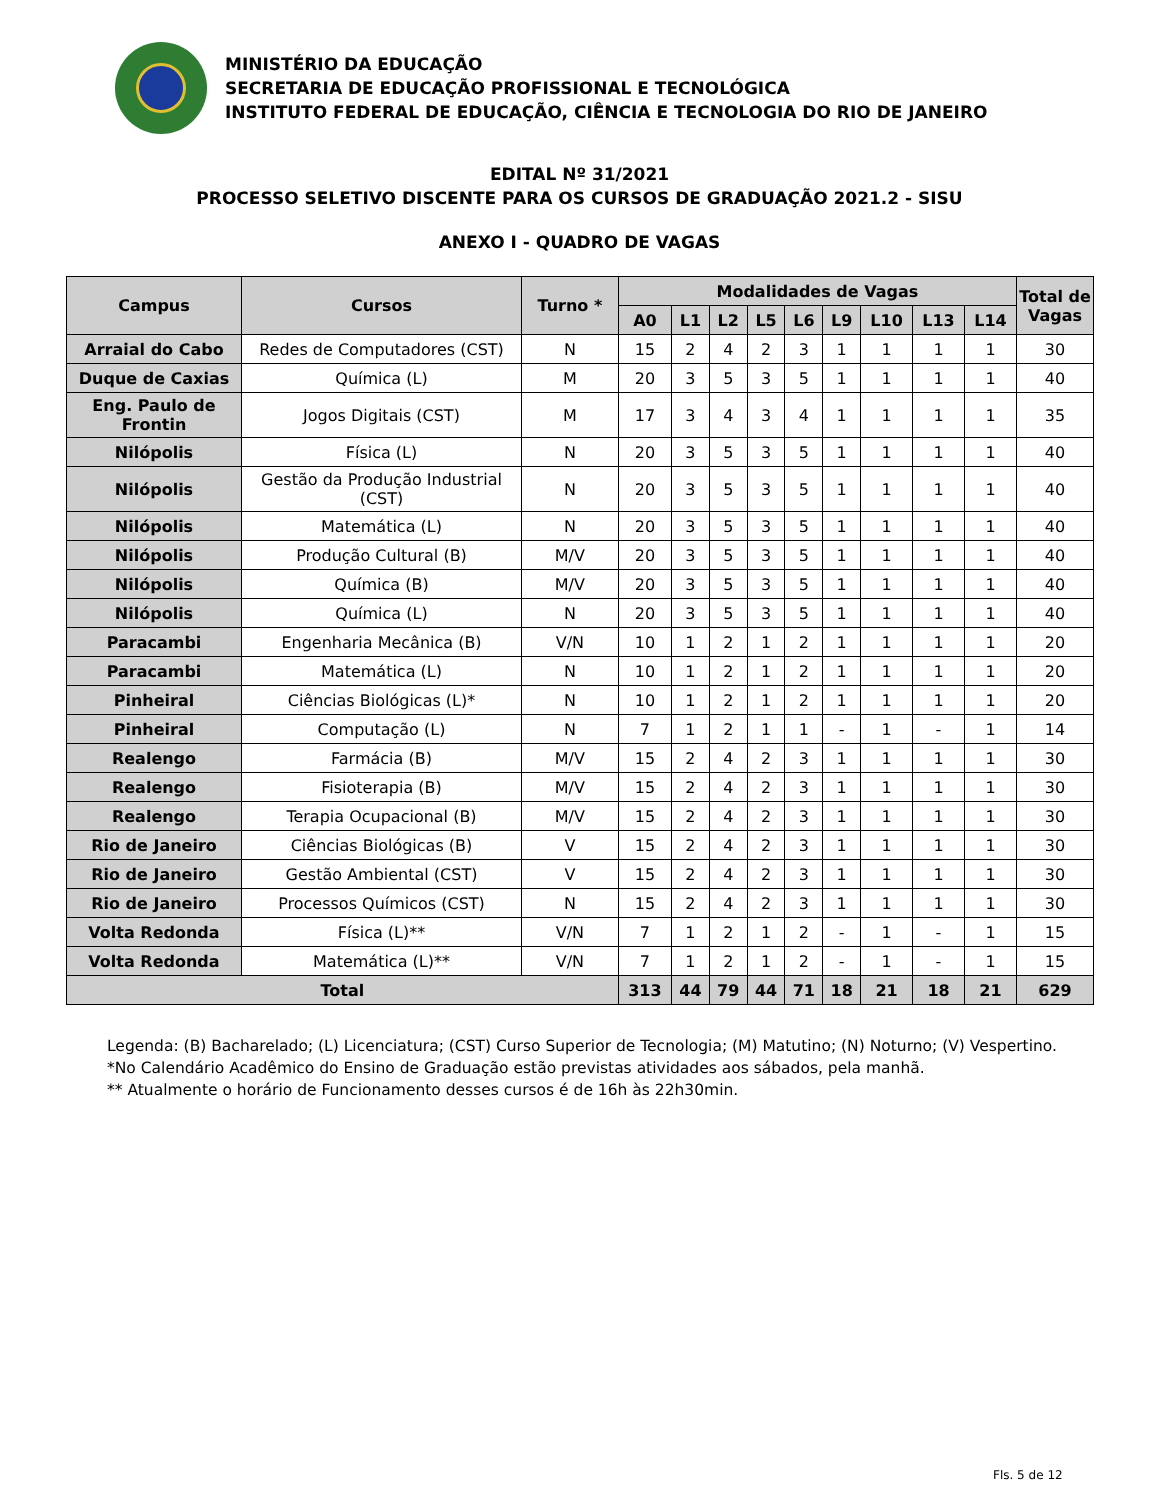MINISTÉRIO DA EDUCAÇÃO
SECRETARIA DE EDUCAÇÃO PROFISSIONAL E TECNOLÓGICA
INSTITUTO FEDERAL DE EDUCAÇÃO, CIÊNCIA E TECNOLOGIA DO RIO DE JANEIRO
EDITAL Nº 31/2021
PROCESSO SELETIVO DISCENTE PARA OS CURSOS DE GRADUAÇÃO 2021.2 - SISU
ANEXO I - QUADRO DE VAGAS
| Campus | Cursos | Turno * | Modalidades de Vagas | | | | | | | | | Total de Vagas |
| --- | --- | --- | --- | --- | --- | --- | --- | --- | --- | --- | --- | --- |
| | | | A0 | L1 | L2 | L5 | L6 | L9 | L10 | L13 | L14 | |
| Arraial do Cabo | Redes de Computadores (CST) | N | 15 | 2 | 4 | 2 | 3 | 1 | 1 | 1 | 1 | 30 |
| Duque de Caxias | Química (L) | M | 20 | 3 | 5 | 3 | 5 | 1 | 1 | 1 | 1 | 40 |
| Eng. Paulo de Frontin | Jogos Digitais (CST) | M | 17 | 3 | 4 | 3 | 4 | 1 | 1 | 1 | 1 | 35 |
| Nilópolis | Física (L) | N | 20 | 3 | 5 | 3 | 5 | 1 | 1 | 1 | 1 | 40 |
| Nilópolis | Gestão da Produção Industrial (CST) | N | 20 | 3 | 5 | 3 | 5 | 1 | 1 | 1 | 1 | 40 |
| Nilópolis | Matemática (L) | N | 20 | 3 | 5 | 3 | 5 | 1 | 1 | 1 | 1 | 40 |
| Nilópolis | Produção Cultural (B) | M/V | 20 | 3 | 5 | 3 | 5 | 1 | 1 | 1 | 1 | 40 |
| Nilópolis | Química (B) | M/V | 20 | 3 | 5 | 3 | 5 | 1 | 1 | 1 | 1 | 40 |
| Nilópolis | Química (L) | N | 20 | 3 | 5 | 3 | 5 | 1 | 1 | 1 | 1 | 40 |
| Paracambi | Engenharia Mecânica (B) | V/N | 10 | 1 | 2 | 1 | 2 | 1 | 1 | 1 | 1 | 20 |
| Paracambi | Matemática (L) | N | 10 | 1 | 2 | 1 | 2 | 1 | 1 | 1 | 1 | 20 |
| Pinheiral | Ciências Biológicas (L)* | N | 10 | 1 | 2 | 1 | 2 | 1 | 1 | 1 | 1 | 20 |
| Pinheiral | Computação (L) | N | 7 | 1 | 2 | 1 | 1 | - | 1 | - | 1 | 14 |
| Realengo | Farmácia (B) | M/V | 15 | 2 | 4 | 2 | 3 | 1 | 1 | 1 | 1 | 30 |
| Realengo | Fisioterapia (B) | M/V | 15 | 2 | 4 | 2 | 3 | 1 | 1 | 1 | 1 | 30 |
| Realengo | Terapia Ocupacional (B) | M/V | 15 | 2 | 4 | 2 | 3 | 1 | 1 | 1 | 1 | 30 |
| Rio de Janeiro | Ciências Biológicas (B) | V | 15 | 2 | 4 | 2 | 3 | 1 | 1 | 1 | 1 | 30 |
| Rio de Janeiro | Gestão Ambiental (CST) | V | 15 | 2 | 4 | 2 | 3 | 1 | 1 | 1 | 1 | 30 |
| Rio de Janeiro | Processos Químicos (CST) | N | 15 | 2 | 4 | 2 | 3 | 1 | 1 | 1 | 1 | 30 |
| Volta Redonda | Física (L)** | V/N | 7 | 1 | 2 | 1 | 2 | - | 1 | - | 1 | 15 |
| Volta Redonda | Matemática (L)** | V/N | 7 | 1 | 2 | 1 | 2 | - | 1 | - | 1 | 15 |
| Total | | | 313 | 44 | 79 | 44 | 71 | 18 | 21 | 18 | 21 | 629 |
Legenda: (B) Bacharelado; (L) Licenciatura; (CST) Curso Superior de Tecnologia; (M) Matutino; (N) Noturno; (V) Vespertino.
*No Calendário Acadêmico do Ensino de Graduação estão previstas atividades aos sábados, pela manhã.
** Atualmente o horário de Funcionamento desses cursos é de 16h às 22h30min.
Fls. 5 de 12